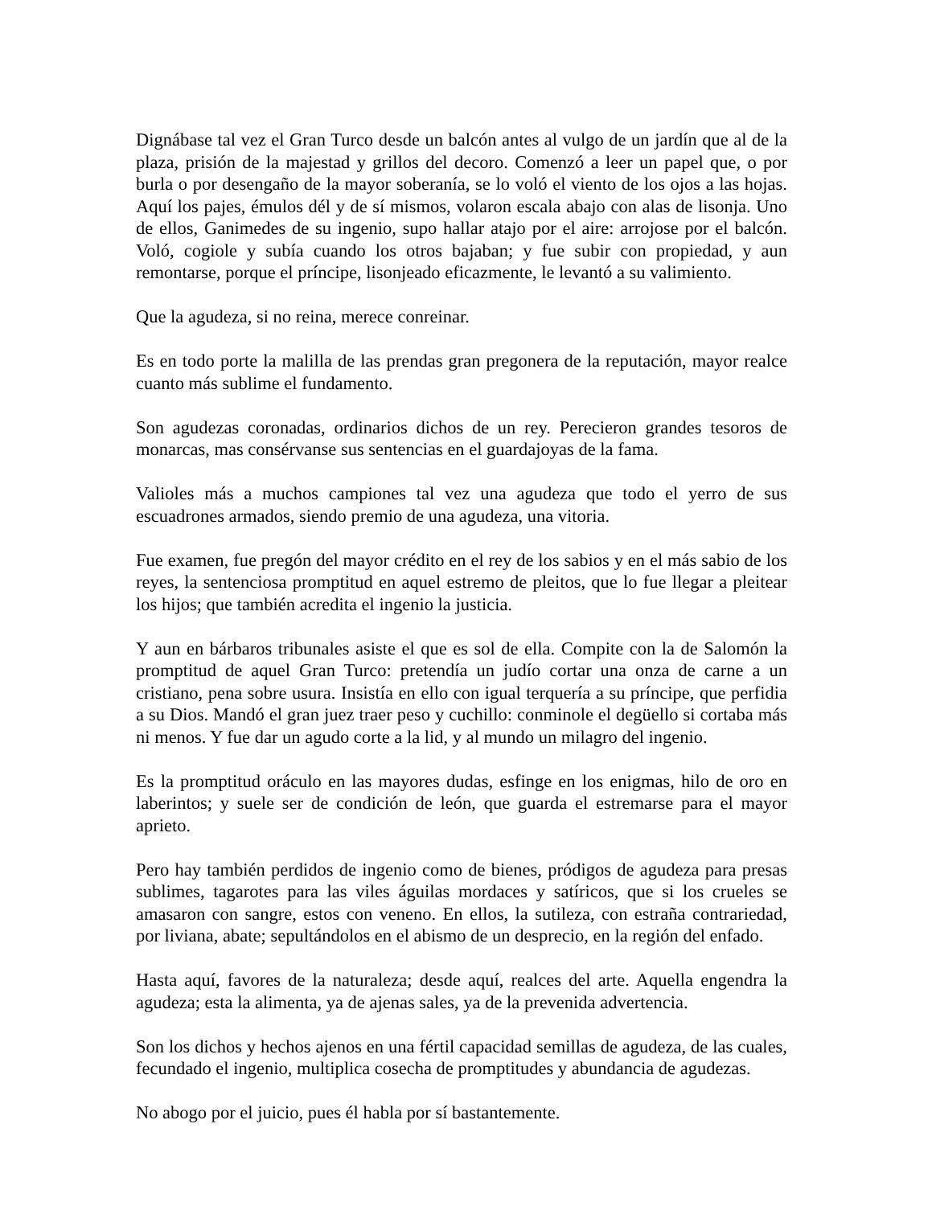Dignábase tal vez el Gran Turco desde un balcón antes al vulgo de un jardín que al de la plaza, prisión de la majestad y grillos del decoro. Comenzó a leer un papel que, o por burla o por desengaño de la mayor soberanía, se lo voló el viento de los ojos a las hojas. Aquí los pajes, émulos dél y de sí mismos, volaron escala abajo con alas de lisonja. Uno de ellos, Ganimedes de su ingenio, supo hallar atajo por el aire: arrojose por el balcón. Voló, cogiole y subía cuando los otros bajaban; y fue subir con propiedad, y aun remontarse, porque el príncipe, lisonjeado eficazmente, le levantó a su valimiento.
Que la agudeza, si no reina, merece conreinar.
Es en todo porte la malilla de las prendas gran pregonera de la reputación, mayor realce cuanto más sublime el fundamento.
Son agudezas coronadas, ordinarios dichos de un rey. Perecieron grandes tesoros de monarcas, mas consérvanse sus sentencias en el guardajoyas de la fama.
Valioles más a muchos campiones tal vez una agudeza que todo el yerro de sus escuadrones armados, siendo premio de una agudeza, una vitoria.
Fue examen, fue pregón del mayor crédito en el rey de los sabios y en el más sabio de los reyes, la sentenciosa promptitud en aquel estremo de pleitos, que lo fue llegar a pleitear los hijos; que también acredita el ingenio la justicia.
Y aun en bárbaros tribunales asiste el que es sol de ella. Compite con la de Salomón la promptitud de aquel Gran Turco: pretendía un judío cortar una onza de carne a un cristiano, pena sobre usura. Insistía en ello con igual terquería a su príncipe, que perfidia a su Dios. Mandó el gran juez traer peso y cuchillo: conminole el degüello si cortaba más ni menos. Y fue dar un agudo corte a la lid, y al mundo un milagro del ingenio.
Es la promptitud oráculo en las mayores dudas, esfinge en los enigmas, hilo de oro en laberintos; y suele ser de condición de león, que guarda el estremarse para el mayor aprieto.
Pero hay también perdidos de ingenio como de bienes, pródigos de agudeza para presas sublimes, tagarotes para las viles águilas mordaces y satíricos, que si los crueles se amasaron con sangre, estos con veneno. En ellos, la sutileza, con estraña contrariedad, por liviana, abate; sepultándolos en el abismo de un desprecio, en la región del enfado.
Hasta aquí, favores de la naturaleza; desde aquí, realces del arte. Aquella engendra la agudeza; esta la alimenta, ya de ajenas sales, ya de la prevenida advertencia.
Son los dichos y hechos ajenos en una fértil capacidad semillas de agudeza, de las cuales, fecundado el ingenio, multiplica cosecha de promptitudes y abundancia de agudezas.
No abogo por el juicio, pues él habla por sí bastantemente.